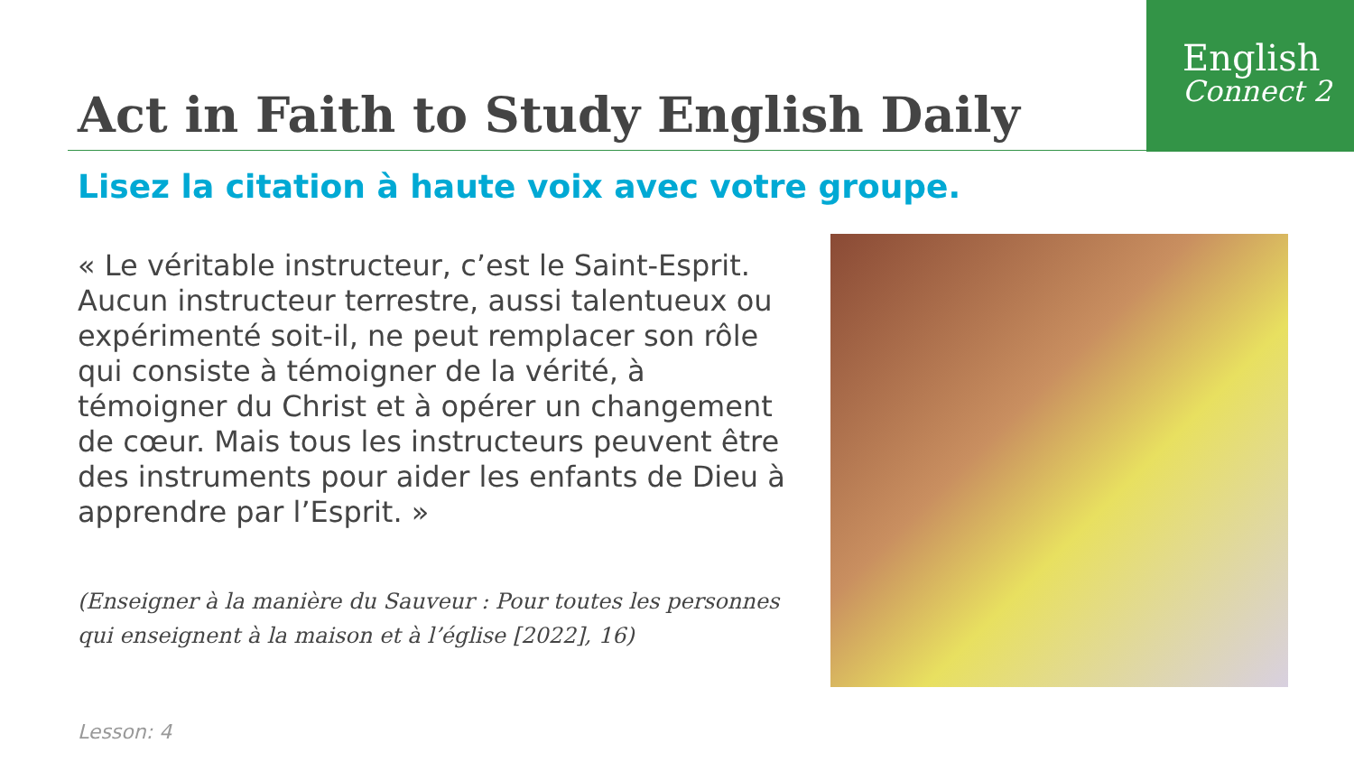English
Connect 2
Act in Faith to Study English Daily
Lisez la citation à haute voix avec votre groupe.
« Le véritable instructeur, c’est le Saint-Esprit. Aucun instructeur terrestre, aussi talentueux ou expérimenté soit-il, ne peut remplacer son rôle qui consiste à témoigner de la vérité, à témoigner du Christ et à opérer un changement de cœur. Mais tous les instructeurs peuvent être des instruments pour aider les enfants de Dieu à apprendre par l’Esprit. »
(Enseigner à la manière du Sauveur : Pour toutes les personnes qui enseignent à la maison et à l’église [2022], 16)
Lesson: 4